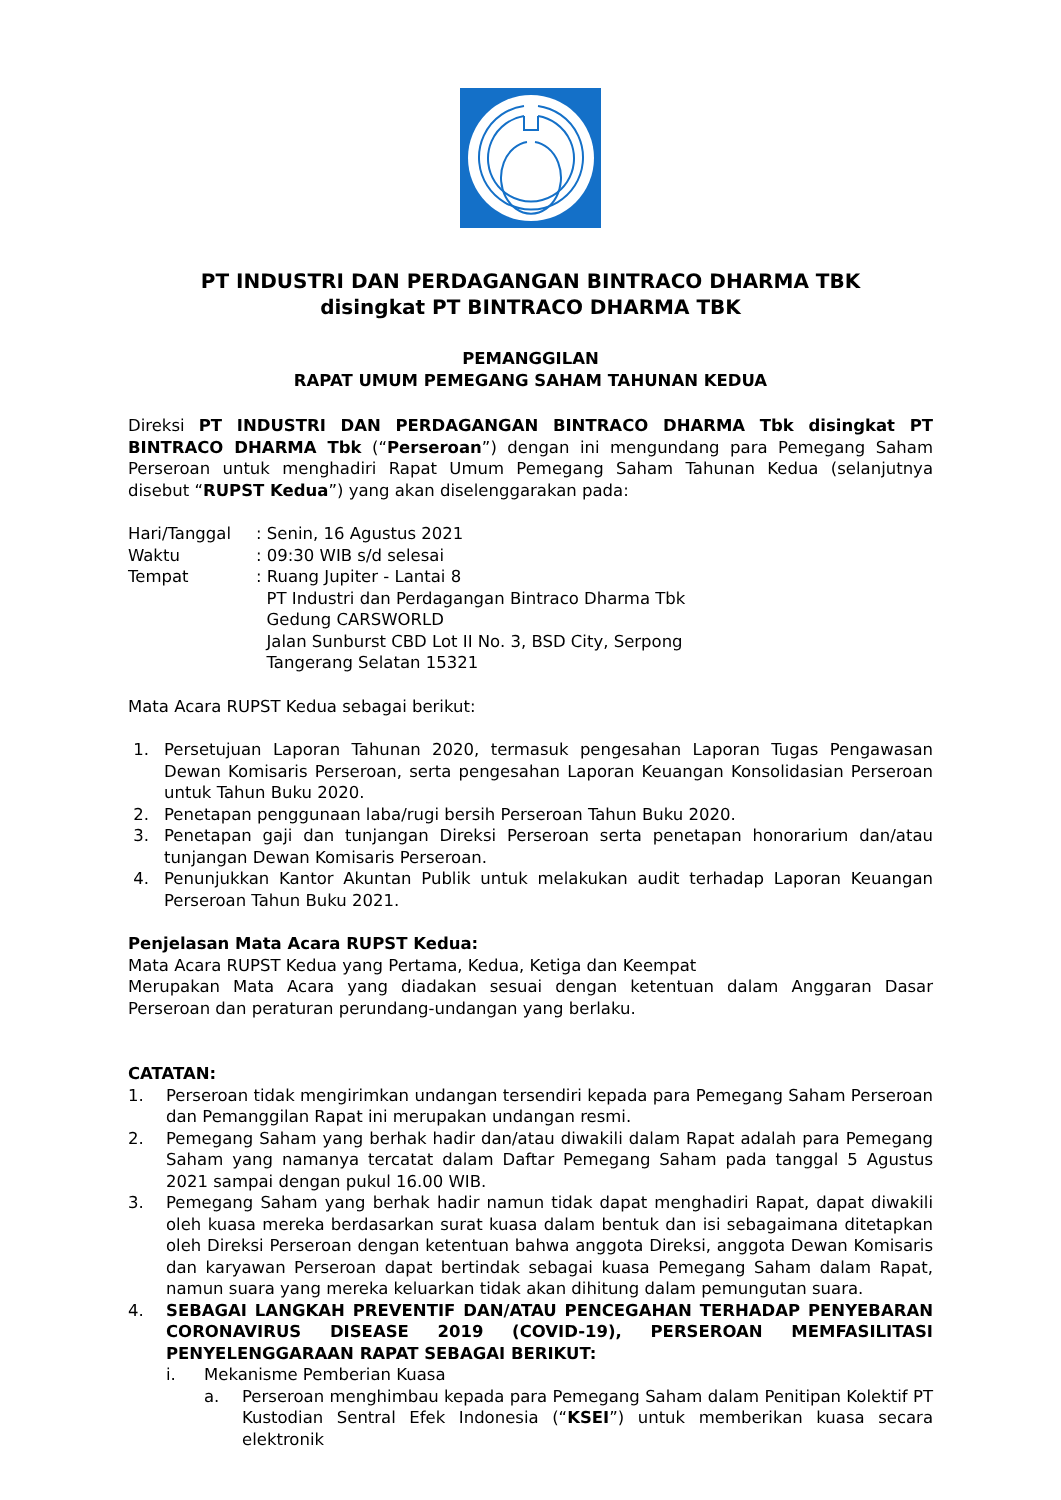PT INDUSTRI DAN PERDAGANGAN BINTRACO DHARMA TBK
disingkat PT BINTRACO DHARMA TBK
PEMANGGILAN
RAPAT UMUM PEMEGANG SAHAM TAHUNAN KEDUA
Direksi PT INDUSTRI DAN PERDAGANGAN BINTRACO DHARMA Tbk disingkat PT BINTRACO DHARMA Tbk (“Perseroan”) dengan ini mengundang para Pemegang Saham Perseroan untuk menghadiri Rapat Umum Pemegang Saham Tahunan Kedua (selanjutnya disebut “RUPST Kedua”) yang akan diselenggarakan pada:
| Hari/Tanggal | : Senin, 16 Agustus 2021 |
| Waktu | : 09:30 WIB s/d selesai |
| Tempat | : Ruang Jupiter - Lantai 8 PT Industri dan Perdagangan Bintraco Dharma Tbk Gedung CARSWORLD Jalan Sunburst CBD Lot II No. 3, BSD City, Serpong Tangerang Selatan 15321 |
Mata Acara RUPST Kedua sebagai berikut:
1. Persetujuan Laporan Tahunan 2020, termasuk pengesahan Laporan Tugas Pengawasan Dewan Komisaris Perseroan, serta pengesahan Laporan Keuangan Konsolidasian Perseroan untuk Tahun Buku 2020.
2. Penetapan penggunaan laba/rugi bersih Perseroan Tahun Buku 2020.
3. Penetapan gaji dan tunjangan Direksi Perseroan serta penetapan honorarium dan/atau tunjangan Dewan Komisaris Perseroan.
4. Penunjukkan Kantor Akuntan Publik untuk melakukan audit terhadap Laporan Keuangan Perseroan Tahun Buku 2021.
Penjelasan Mata Acara RUPST Kedua:
Mata Acara RUPST Kedua yang Pertama, Kedua, Ketiga dan Keempat
Merupakan Mata Acara yang diadakan sesuai dengan ketentuan dalam Anggaran Dasar Perseroan dan peraturan perundang-undangan yang berlaku.
CATATAN:
1. Perseroan tidak mengirimkan undangan tersendiri kepada para Pemegang Saham Perseroan dan Pemanggilan Rapat ini merupakan undangan resmi.
2. Pemegang Saham yang berhak hadir dan/atau diwakili dalam Rapat adalah para Pemegang Saham yang namanya tercatat dalam Daftar Pemegang Saham pada tanggal 5 Agustus 2021 sampai dengan pukul 16.00 WIB.
3. Pemegang Saham yang berhak hadir namun tidak dapat menghadiri Rapat, dapat diwakili oleh kuasa mereka berdasarkan surat kuasa dalam bentuk dan isi sebagaimana ditetapkan oleh Direksi Perseroan dengan ketentuan bahwa anggota Direksi, anggota Dewan Komisaris dan karyawan Perseroan dapat bertindak sebagai kuasa Pemegang Saham dalam Rapat, namun suara yang mereka keluarkan tidak akan dihitung dalam pemungutan suara.
4. SEBAGAI LANGKAH PREVENTIF DAN/ATAU PENCEGAHAN TERHADAP PENYEBARAN CORONAVIRUS DISEASE 2019 (COVID-19), PERSEROAN MEMFASILITASI PENYELENGGARAAN RAPAT SEBAGAI BERIKUT:
i. Mekanisme Pemberian Kuasa
a. Perseroan menghimbau kepada para Pemegang Saham dalam Penitipan Kolektif PT Kustodian Sentral Efek Indonesia (“KSEI”) untuk memberikan kuasa secara elektronik